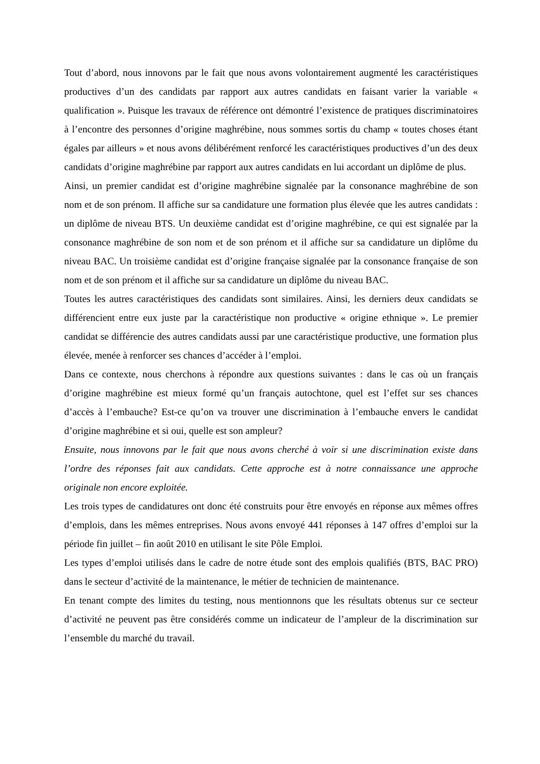Tout d’abord, nous innovons par le fait que nous avons volontairement augmenté les caractéristiques productives d’un des candidats par rapport aux autres candidats en faisant varier la variable « qualification ». Puisque les travaux de référence ont démontré l’existence de pratiques discriminatoires à l’encontre des personnes d’origine maghrébine, nous sommes sortis du champ « toutes choses étant égales par ailleurs » et nous avons délibérément renforcé les caractéristiques productives d’un des deux candidats d’origine maghrébine par rapport aux autres candidats en lui accordant un diplôme de plus.
Ainsi, un premier candidat est d’origine maghrébine signalée par la consonance maghrébine de son nom et de son prénom. Il affiche sur sa candidature une formation plus élevée que les autres candidats : un diplôme de niveau BTS. Un deuxième candidat est d’origine maghrébine, ce qui est signalée par la consonance maghrébine de son nom et de son prénom et il affiche sur sa candidature un diplôme du niveau BAC. Un troisième candidat est d’origine française signalée par la consonance française de son nom et de son prénom et il affiche sur sa candidature un diplôme du niveau BAC.
Toutes les autres caractéristiques des candidats sont similaires. Ainsi, les derniers deux candidats se différencient entre eux juste par la caractéristique non productive « origine ethnique ». Le premier candidat se différencie des autres candidats aussi par une caractéristique productive, une formation plus élevée, menée à renforcer ses chances d’accéder à l’emploi.
Dans ce contexte, nous cherchons à répondre aux questions suivantes : dans le cas où un français d’origine maghrébine est mieux formé qu’un français autochtone, quel est l’effet sur ses chances d’accès à l’embauche? Est-ce qu’on va trouver une discrimination à l’embauche envers le candidat d’origine maghrébine et si oui, quelle est son ampleur?
Ensuite, nous innovons par le fait que nous avons cherché à voir si une discrimination existe dans l’ordre des réponses fait aux candidats. Cette approche est à notre connaissance une approche originale non encore exploitée.
Les trois types de candidatures ont donc été construits pour être envoyés en réponse aux mêmes offres d’emplois, dans les mêmes entreprises. Nous avons envoyé 441 réponses à 147 offres d’emploi sur la période fin juillet – fin août 2010 en utilisant le site Pôle Emploi.
Les types d’emploi utilisés dans le cadre de notre étude sont des emplois qualifiés (BTS, BAC PRO) dans le secteur d’activité de la maintenance, le métier de technicien de maintenance.
En tenant compte des limites du testing, nous mentionnons que les résultats obtenus sur ce secteur d’activité ne peuvent pas être considérés comme un indicateur de l’ampleur de la discrimination sur l’ensemble du marché du travail.